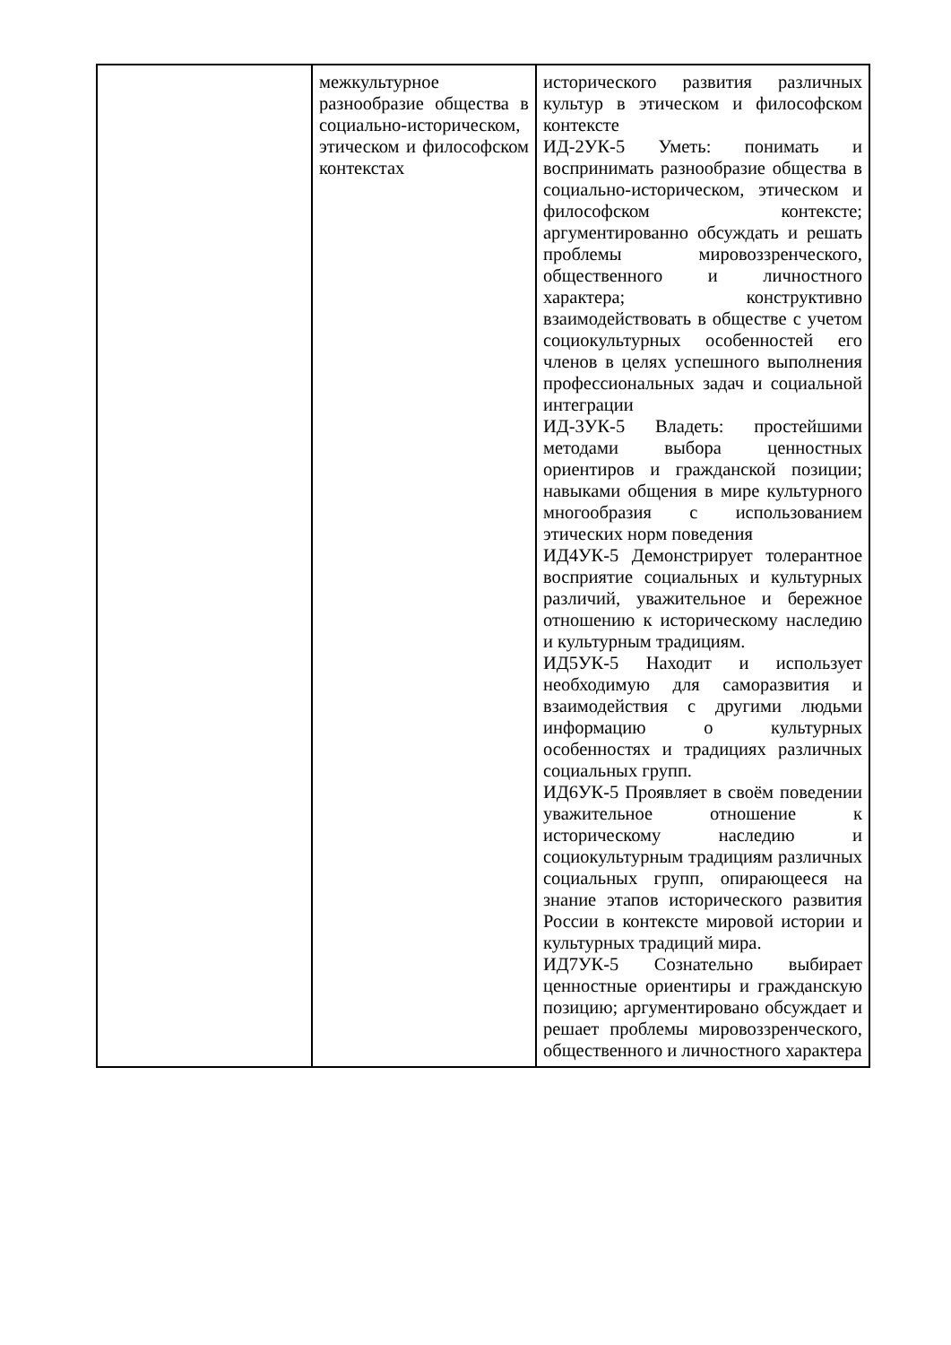| | межкультурное разнообразие общества в социально-историческом, этическом и философском контекстах | исторического развития различных культур в этическом и философском контексте ИД-2УК-5 Уметь: понимать и воспринимать разнообразие общества в социально-историческом, этическом и философском контексте; аргументированно обсуждать и решать проблемы мировоззренческого, общественного и личностного характера; конструктивно взаимодействовать в обществе с учетом социокультурных особенностей его членов в целях успешного выполнения профессиональных задач и социальной интеграции ИД-3УК-5 Владеть: простейшими методами выбора ценностных ориентиров и гражданской позиции; навыками общения в мире культурного многообразия с использованием этических норм поведения ИД4УК-5 Демонстрирует толерантное восприятие социальных и культурных различий, уважительное и бережное отношению к историческому наследию и культурным традициям. ИД5УК-5 Находит и использует необходимую для саморазвития и взаимодействия с другими людьми информацию о культурных особенностях и традициях различных социальных групп. ИД6УК-5 Проявляет в своём поведении уважительное отношение к историческому наследию и социокультурным традициям различных социальных групп, опирающееся на знание этапов исторического развития России в контексте мировой истории и культурных традиций мира. ИД7УК-5 Сознательно выбирает ценностные ориентиры и гражданскую позицию; аргументировано обсуждает и решает проблемы мировоззренческого, общественного и личностного характера |